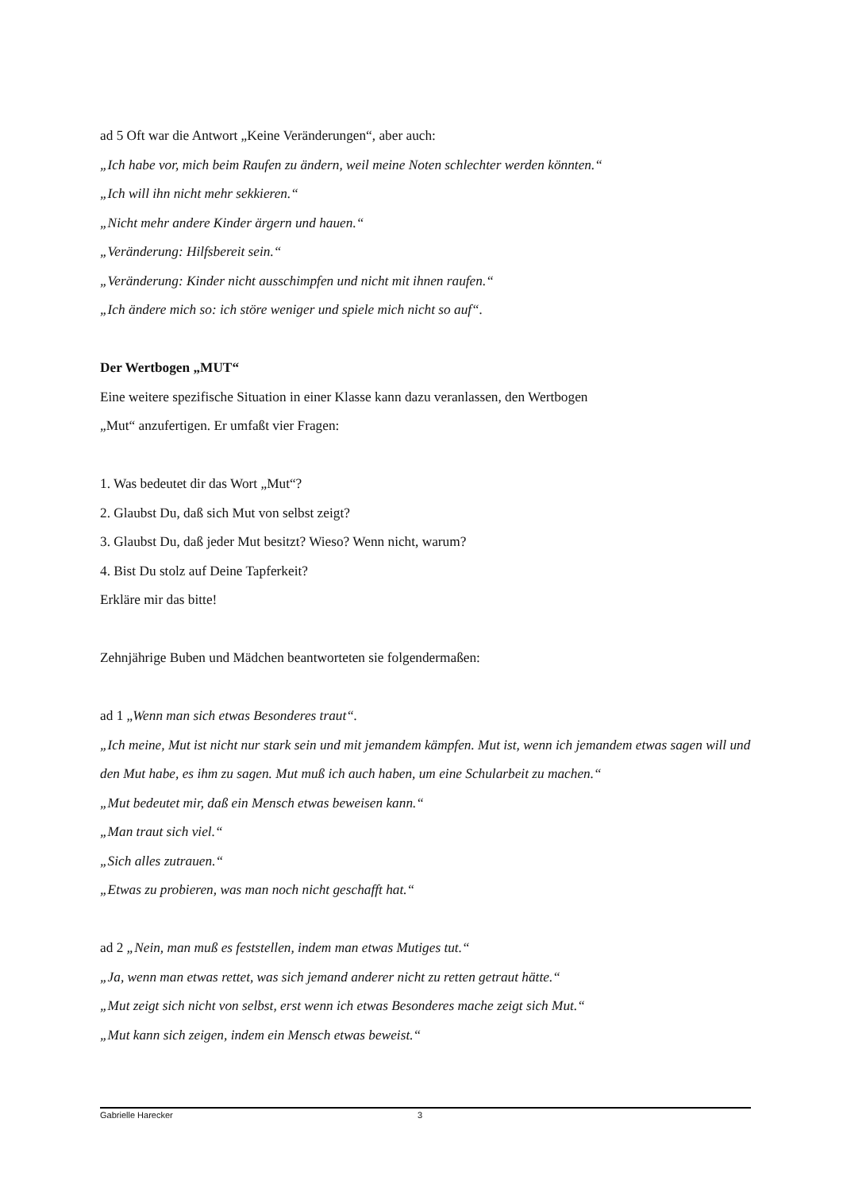ad 5 Oft war die Antwort „Keine Veränderungen“, aber auch:
„Ich habe vor, mich beim Raufen zu ändern, weil meine Noten schlechter werden könnten.“
„Ich will ihn nicht mehr sekkieren.“
„Nicht mehr andere Kinder ärgern und hauen.“
„Veränderung: Hilfsbereit sein.“
„Veränderung: Kinder nicht ausschimpfen und nicht mit ihnen raufen.“
„Ich ändere mich so: ich störe weniger und spiele mich nicht so auf“.
Der Wertbogen „MUT“
Eine weitere spezifische Situation in einer Klasse kann dazu veranlassen, den Wertbogen
„Mut“ anzufertigen. Er umfaßt vier Fragen:
1. Was bedeutet dir das Wort „Mut“?
2. Glaubst Du, daß sich Mut von selbst zeigt?
3. Glaubst Du, daß jeder Mut besitzt? Wieso? Wenn nicht, warum?
4. Bist Du stolz auf Deine Tapferkeit?
Erkläre mir das bitte!
Zehnjährige Buben und Mädchen beantworteten sie folgendermaßen:
ad 1 „Wenn man sich etwas Besonderes traut“.
„Ich meine, Mut ist nicht nur stark sein und mit jemandem kämpfen. Mut ist, wenn ich jemandem etwas sagen will und den Mut habe, es ihm zu sagen. Mut muß ich auch haben, um eine Schularbeit zu machen.“
„Mut bedeutet mir, daß ein Mensch etwas beweisen kann.“
„Man traut sich viel.“
„Sich alles zutrauen.“
„Etwas zu probieren, was man noch nicht geschafft hat.“
ad 2 „Nein, man muß es feststellen, indem man etwas Mutiges tut.“
„Ja, wenn man etwas rettet, was sich jemand anderer nicht zu retten getraut hätte.“
„Mut zeigt sich nicht von selbst, erst wenn ich etwas Besonderes mache zeigt sich Mut.“
„Mut kann sich zeigen, indem ein Mensch etwas beweist.“
Gabrielle Harecker 3